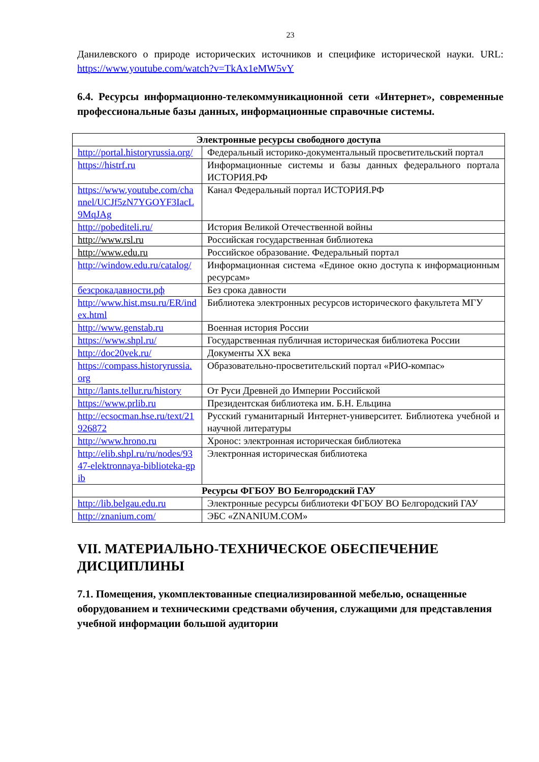23
Данилевского о природе исторических источников и специфике исторической науки. URL: https://www.youtube.com/watch?v=TkAx1eMW5vY
6.4. Ресурсы информационно-телекоммуникационной сети «Интернет», современные профессиональные базы данных, информационные справочные системы.
| Электронные ресурсы свободного доступа | |
| --- | --- |
| http://portal.historyrussia.org/ | Федеральный историко-документальный просветительский портал |
| https://histrf.ru | Информационные системы и базы данных федерального портала ИСТОРИЯ.РФ |
| https://www.youtube.com/channel/UCJf5zN7YGOYF3IacL9MqJAg | Канал Федеральный портал ИСТОРИЯ.РФ |
| http://pobediteli.ru/ | История Великой Отечественной войны |
| http://www.rsl.ru | Российская государственная библиотека |
| http://www.edu.ru | Российское образование. Федеральный портал |
| http://window.edu.ru/catalog/ | Информационная система «Единое окно доступа к информационным ресурсам» |
| безсрокадавности.рф | Без срока давности |
| http://www.hist.msu.ru/ER/index.html | Библиотека электронных ресурсов исторического факультета МГУ |
| http://www.genstab.ru | Военная история России |
| https://www.shpl.ru/ | Государственная публичная историческая библиотека России |
| http://doc20vek.ru/ | Документы XX века |
| https://compass.historyrussia.org | Образовательно-просветительский портал «РИО-компас» |
| http://lants.tellur.ru/history | От Руси Древней до Империи Российской |
| https://www.prlib.ru | Президентская библиотека им. Б.Н. Ельцина |
| http://ecsocman.hse.ru/text/21926872 | Русский гуманитарный Интернет-университет. Библиотека учебной и научной литературы |
| http://www.hrono.ru | Хронос: электронная историческая библиотека |
| http://elib.shpl.ru/ru/nodes/9347-elektronnaya-biblioteka-gpib | Электронная историческая библиотека |
| Ресурсы ФГБОУ ВО Белгородский ГАУ | |
| http://lib.belgau.edu.ru | Электронные ресурсы библиотеки ФГБОУ ВО Белгородский ГАУ |
| http://znanium.com/ | ЭБС «ZNANIUM.COM» |
VII. МАТЕРИАЛЬНО-ТЕХНИЧЕСКОЕ ОБЕСПЕЧЕНИЕ ДИСЦИПЛИНЫ
7.1. Помещения, укомплектованные специализированной мебелью, оснащенные оборудованием и техническими средствами обучения, служащими для представления учебной информации большой аудитории